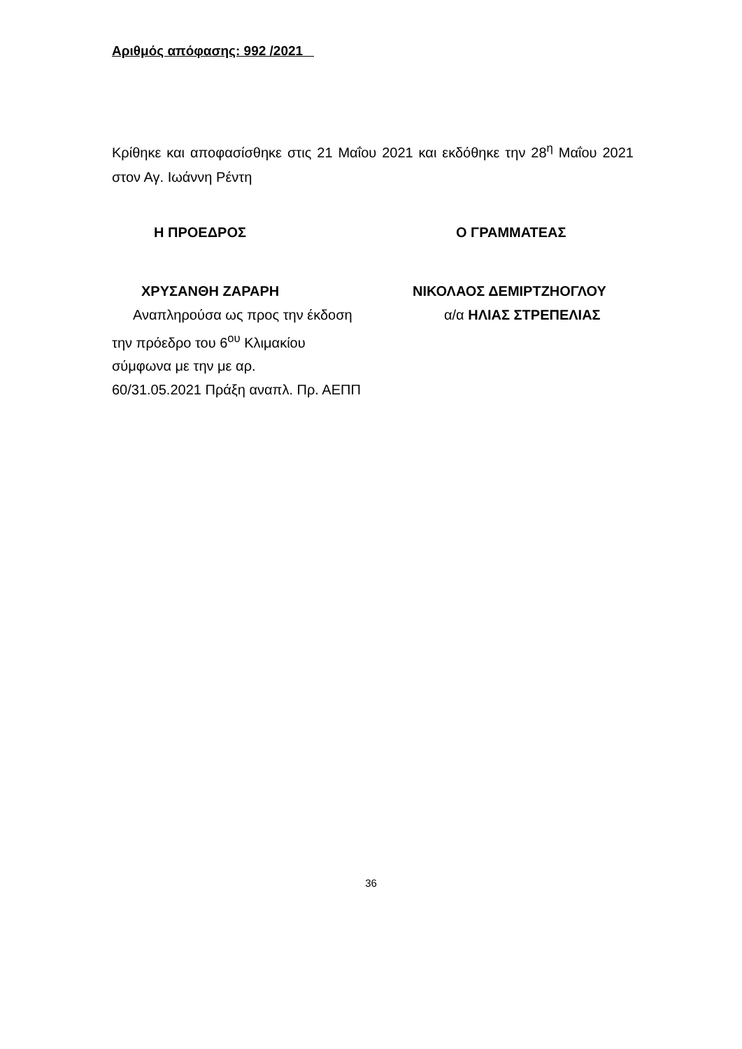Αριθμός απόφασης: 992 /2021
Κρίθηκε και αποφασίσθηκε στις 21 Μαΐου 2021 και εκδόθηκε την 28<sup>η</sup> Μαΐου 2021 στον Αγ. Ιωάννη Ρέντη
Η ΠΡΟΕΔΡΟΣ
ΧΡΥΣΑΝΘΗ ΖΑΡΑΡΗ
Αναπληρούσα ως προς την έκδοση
την πρόεδρο του 6<sup>ου</sup> Κλιμακίου
σύμφωνα με την με αρ.
60/31.05.2021 Πράξη αναπλ. Πρ. ΑΕΠΠ
Ο ΓΡΑΜΜΑΤΕΑΣ
ΝΙΚΟΛΑΟΣ ΔΕΜΙΡΤΖΗΟΓΛΟΥ
α/α ΗΛΙΑΣ ΣΤΡΕΠΕΛΙΑΣ
36